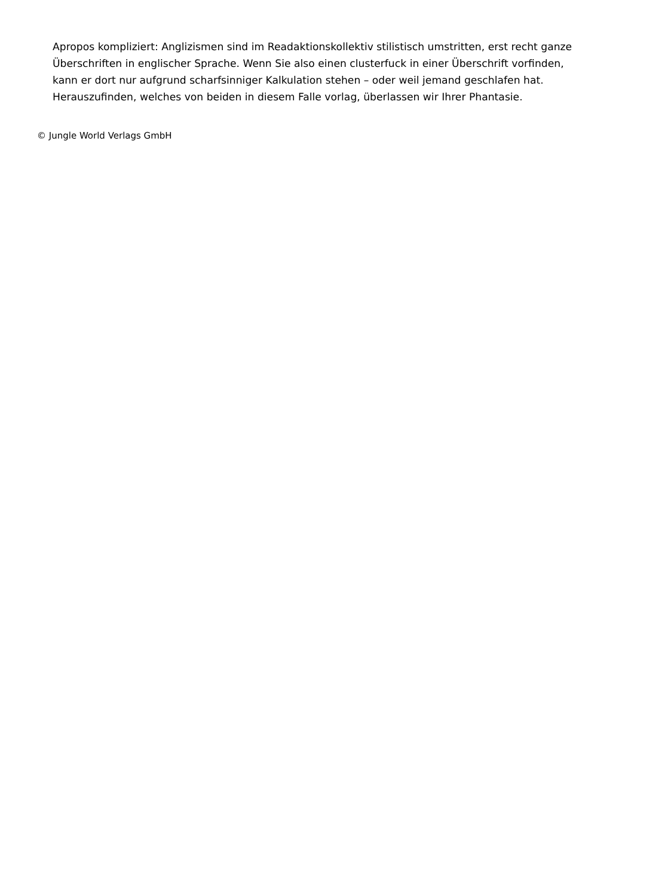Apropos kompliziert: Anglizismen sind im Readaktionskollektiv stilistisch umstritten, erst recht ganze Überschriften in englischer Sprache. Wenn Sie also einen clusterfuck in einer Überschrift vorfinden, kann er dort nur aufgrund scharfsinniger Kalkulation stehen – oder weil jemand geschlafen hat. Herauszufinden, welches von beiden in diesem Falle vorlag, überlassen wir Ihrer Phantasie.
© Jungle World Verlags GmbH